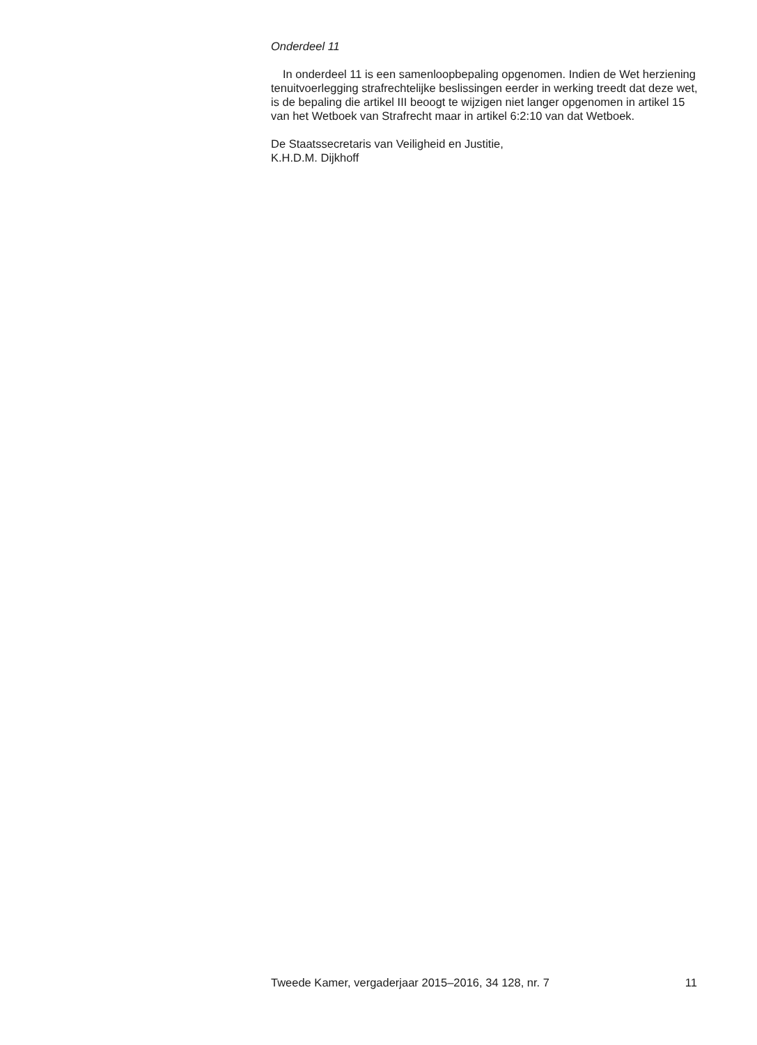Onderdeel 11
In onderdeel 11 is een samenloopbepaling opgenomen. Indien de Wet herziening tenuitvoerlegging strafrechtelijke beslissingen eerder in werking treedt dat deze wet, is de bepaling die artikel III beoogt te wijzigen niet langer opgenomen in artikel 15 van het Wetboek van Strafrecht maar in artikel 6:2:10 van dat Wetboek.
De Staatssecretaris van Veiligheid en Justitie,
K.H.D.M. Dijkhoff
Tweede Kamer, vergaderjaar 2015–2016, 34 128, nr. 7 11